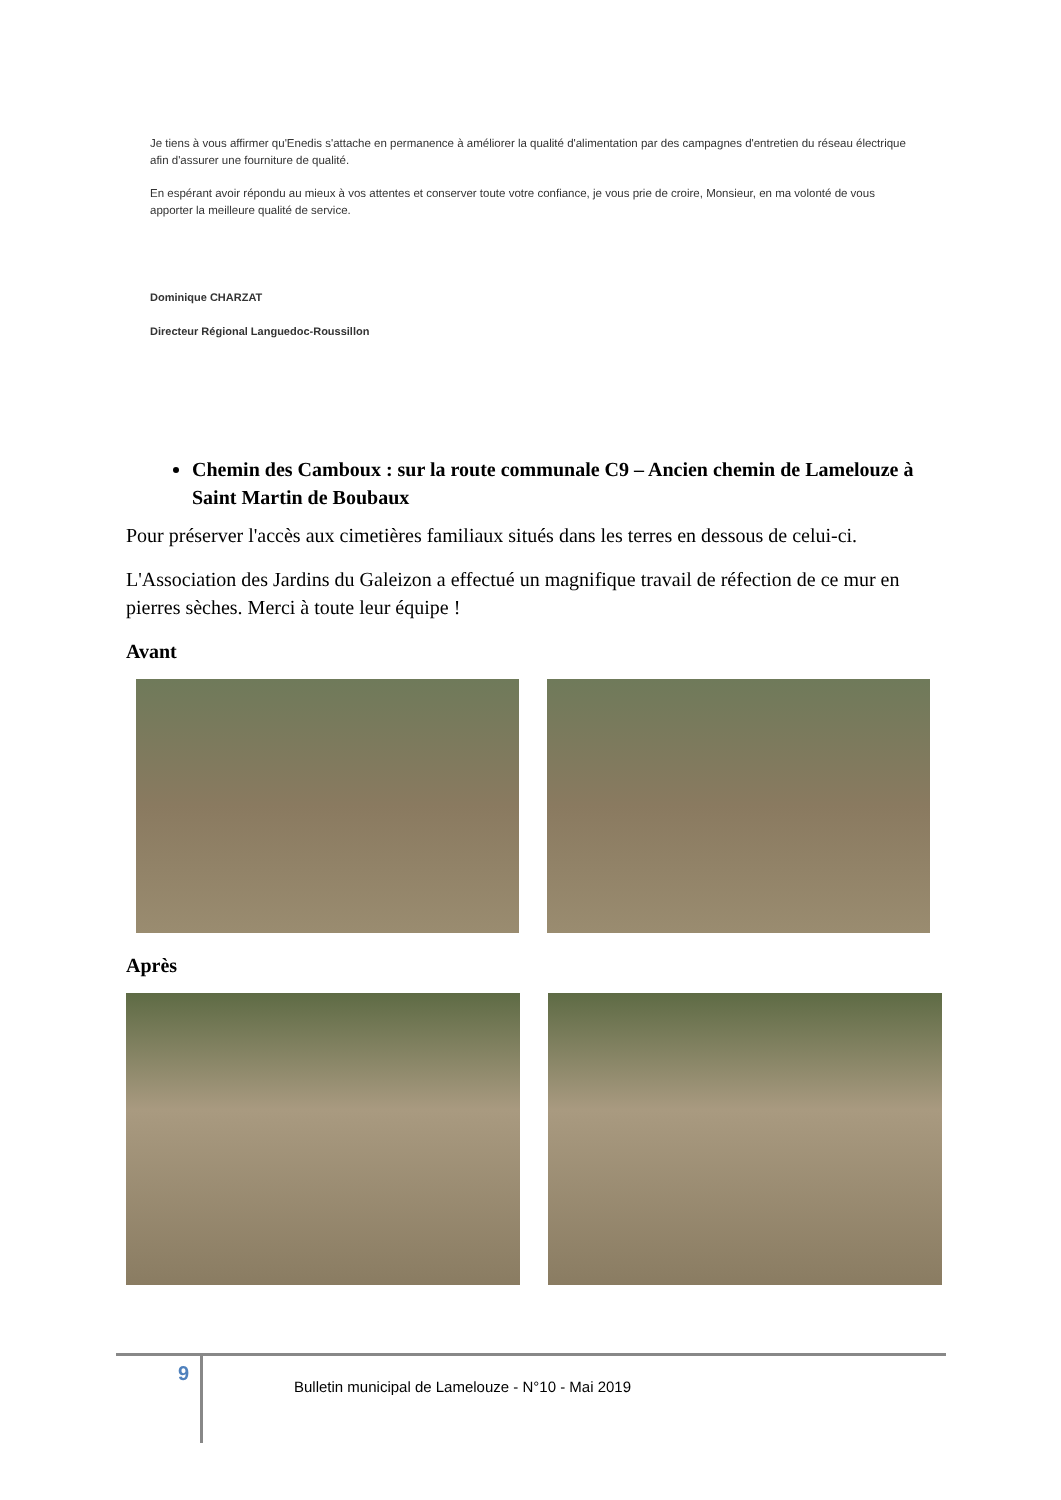Je tiens à vous affirmer qu'Enedis s'attache en permanence à améliorer la qualité d'alimentation par des campagnes d'entretien du réseau électrique afin d'assurer une fourniture de qualité.
En espérant avoir répondu au mieux à vos attentes et conserver toute votre confiance, je vous prie de croire, Monsieur, en ma volonté de vous apporter la meilleure qualité de service.
Dominique CHARZAT
Directeur Régional Languedoc-Roussillon
Chemin des Camboux : sur la route communale C9 – Ancien chemin de Lamelouze à Saint Martin de Boubaux
Pour préserver l'accès aux cimetières familiaux situés dans les terres en dessous de celui-ci.
L'Association des Jardins du Galeizon a effectué un magnifique travail de réfection de ce mur en pierres sèches. Merci à toute leur équipe !
Avant
Après
9
Bulletin municipal de Lamelouze - N°10 - Mai 2019